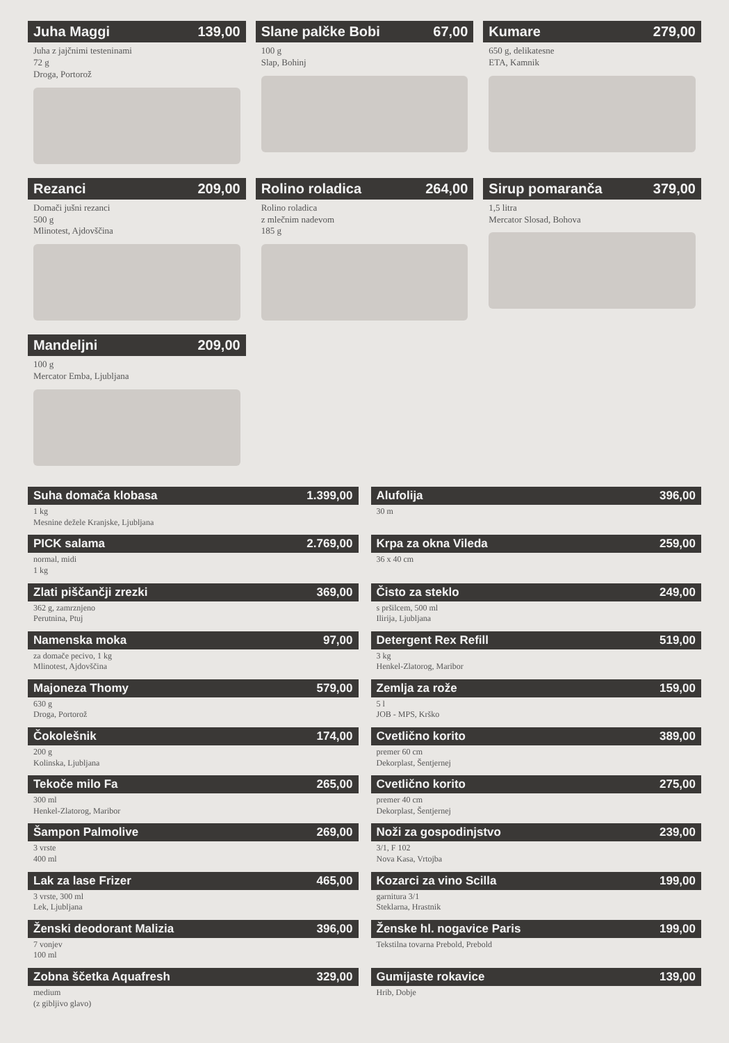Juha Maggi 139,00
Juha z jajčnimi testeninami
72 g
Droga, Portorož
Slane palčke Bobi 67,00
100 g
Slap, Bohinj
Kumare 279,00
650 g, delikatesne
ETA, Kamnik
Rezanci 209,00
Domači jušni rezanci
500 g
Mlinotest, Ajdovščina
Rolino roladica 264,00
Rolino roladica
z mlečnim nadevom
185 g
Sirup pomaranča 379,00
1,5 litra
Mercator Slosad, Bohova
Mandeljni 209,00
100 g
Mercator Emba, Ljubljana
Suha domača klobasa 1.399,00
1 kg
Mesnine dežele Kranjske, Ljubljana
Alufolija 396,00
30 m
PICK salama 2.769,00
normal, midi
1 kg
Krpa za okna Vileda 259,00
36 x 40 cm
Zlati piščančji zrezki 369,00
362 g, zamrznjeno
Perutnina, Ptuj
Čisto za steklo 249,00
s pršilcem, 500 ml
Ilirija, Ljubljana
Namenska moka 97,00
za domače pecivo, 1 kg
Mlinotest, Ajdovščina
Detergent Rex Refill 519,00
3 kg
Henkel-Zlatorog, Maribor
Majoneza Thomy 579,00
630 g
Droga, Portorož
Zemlja za rože 159,00
5 l
JOB - MPS, Krško
Čokolešnik 174,00
200 g
Kolinska, Ljubljana
Cvetlično korito 389,00
premer 60 cm
Dekorplast, Šentjernej
Tekoče milo Fa 265,00
300 ml
Henkel-Zlatorog, Maribor
Cvetlično korito 275,00
premer 40 cm
Dekorplast, Šentjernej
Šampon Palmolive 269,00
3 vrste
400 ml
Noži za gospodinjstvo 239,00
3/1, F 102
Nova Kasa, Vrtojba
Lak za lase Frizer 465,00
3 vrste, 300 ml
Lek, Ljubljana
Kozarci za vino Scilla 199,00
garnitura 3/1
Steklarna, Hrastnik
Ženski deodorant Malizia 396,00
7 vonjev
100 ml
Ženske hl. nogavice Paris 199,00
Tekstilna tovarna Prebold, Prebold
Zobna ščetka Aquafresh 329,00
medium
(z gibljivo glavo)
Gumijaste rokavice 139,00
Hrib, Dobje